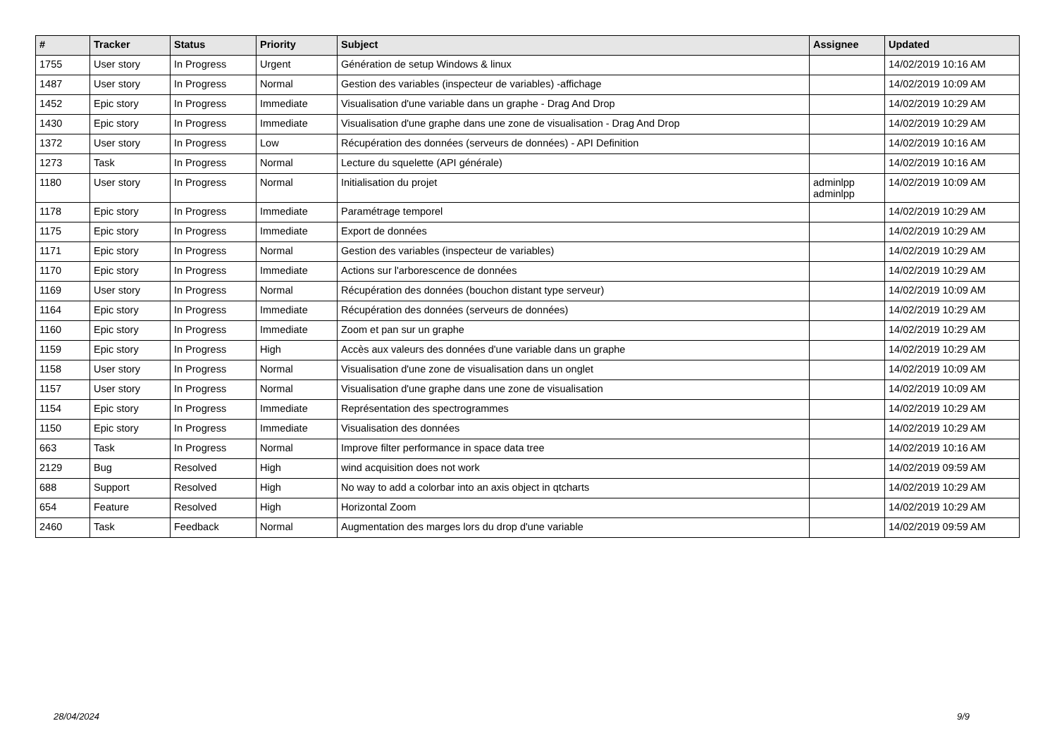| # | Tracker | Status | Priority | Subject | Assignee | Updated |
| --- | --- | --- | --- | --- | --- | --- |
| 1755 | User story | In Progress | Urgent | Génération de setup Windows & linux | | 14/02/2019 10:16 AM |
| 1487 | User story | In Progress | Normal | Gestion des variables (inspecteur de variables) -affichage | | 14/02/2019 10:09 AM |
| 1452 | Epic story | In Progress | Immediate | Visualisation d'une variable dans un graphe - Drag And Drop | | 14/02/2019 10:29 AM |
| 1430 | Epic story | In Progress | Immediate | Visualisation d'une graphe dans une zone de visualisation - Drag And Drop | | 14/02/2019 10:29 AM |
| 1372 | User story | In Progress | Low | Récupération des données (serveurs de données) - API Definition | | 14/02/2019 10:16 AM |
| 1273 | Task | In Progress | Normal | Lecture du squelette (API générale) | | 14/02/2019 10:16 AM |
| 1180 | User story | In Progress | Normal | Initialisation du projet | adminlpp adminlpp | 14/02/2019 10:09 AM |
| 1178 | Epic story | In Progress | Immediate | Paramétrage temporel | | 14/02/2019 10:29 AM |
| 1175 | Epic story | In Progress | Immediate | Export de données | | 14/02/2019 10:29 AM |
| 1171 | Epic story | In Progress | Normal | Gestion des variables (inspecteur de variables) | | 14/02/2019 10:29 AM |
| 1170 | Epic story | In Progress | Immediate | Actions sur l'arborescence de données | | 14/02/2019 10:29 AM |
| 1169 | User story | In Progress | Normal | Récupération des données (bouchon distant type serveur) | | 14/02/2019 10:09 AM |
| 1164 | Epic story | In Progress | Immediate | Récupération des données (serveurs de données) | | 14/02/2019 10:29 AM |
| 1160 | Epic story | In Progress | Immediate | Zoom et pan sur un graphe | | 14/02/2019 10:29 AM |
| 1159 | Epic story | In Progress | High | Accès aux valeurs des données d'une variable dans un graphe | | 14/02/2019 10:29 AM |
| 1158 | User story | In Progress | Normal | Visualisation d'une zone de visualisation dans un onglet | | 14/02/2019 10:09 AM |
| 1157 | User story | In Progress | Normal | Visualisation d'une graphe dans une zone de visualisation | | 14/02/2019 10:09 AM |
| 1154 | Epic story | In Progress | Immediate | Représentation des spectrogrammes | | 14/02/2019 10:29 AM |
| 1150 | Epic story | In Progress | Immediate | Visualisation des données | | 14/02/2019 10:29 AM |
| 663 | Task | In Progress | Normal | Improve filter performance in space data tree | | 14/02/2019 10:16 AM |
| 2129 | Bug | Resolved | High | wind acquisition does not work | | 14/02/2019 09:59 AM |
| 688 | Support | Resolved | High | No way to add a colorbar into an axis object in qtcharts | | 14/02/2019 10:29 AM |
| 654 | Feature | Resolved | High | Horizontal Zoom | | 14/02/2019 10:29 AM |
| 2460 | Task | Feedback | Normal | Augmentation des marges lors du drop d'une variable | | 14/02/2019 09:59 AM |
28/04/2024 9/9